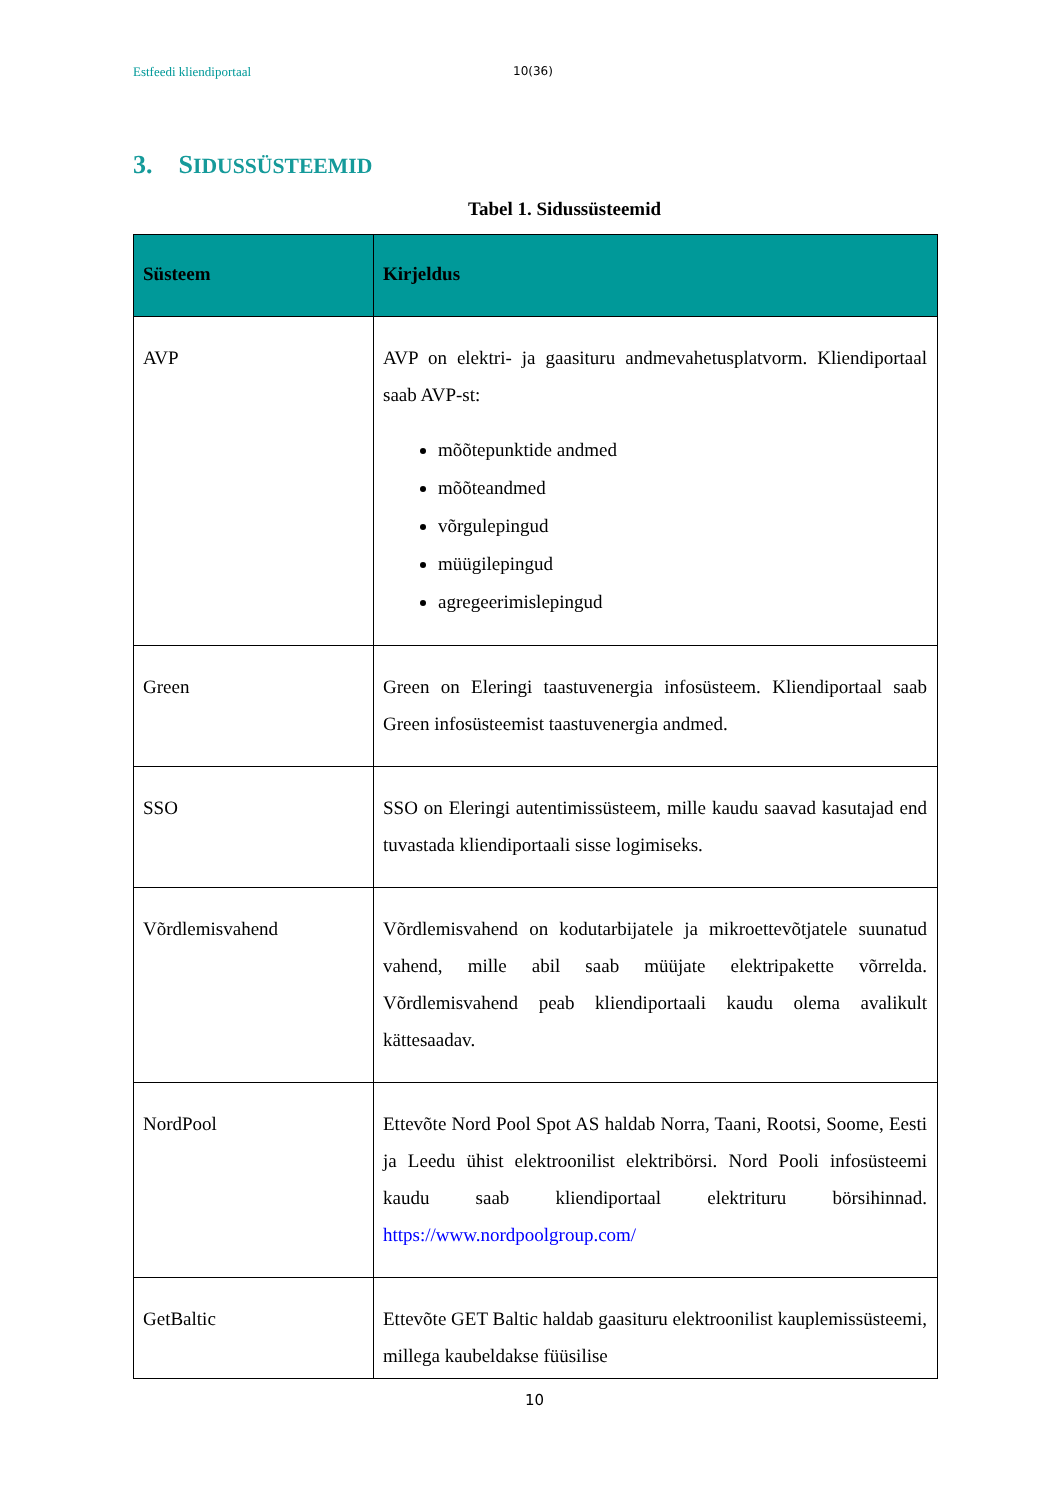Estfeedi kliendiportaal 10(36)
3. SIDUSSÜSTEEMID
Tabel 1. Sidussüsteemid
| Süsteem | Kirjeldus |
| --- | --- |
| AVP | AVP on elektri- ja gaasituru andmevahetusplatvorm. Kliendiportaal saab AVP-st: mõõtepunktide andmed mõõteandmed võrgulepingud müügilepingud agregeerimislepingud |
| Green | Green on Eleringi taastuvenergia infosüsteem. Kliendiportaal saab Green infosüsteemist taastuvenergia andmed. |
| SSO | SSO on Eleringi autentimissüsteem, mille kaudu saavad kasutajad end tuvastada kliendiportaali sisse logimiseks. |
| Võrdlemisvahend | Võrdlemisvahend on kodutarbijatele ja mikroettevõtjatele suunatud vahend, mille abil saab müüjate elektripakette võrrelda. Võrdlemisvahend peab kliendiportaali kaudu olema avalikult kättesaadav. |
| NordPool | Ettevõte Nord Pool Spot AS haldab Norra, Taani, Rootsi, Soome, Eesti ja Leedu ühist elektroonilist elektribörsi. Nord Pooli infosüsteemi kaudu saab kliendiportaal elektrituru börsihinnad. https://www.nordpoolgroup.com/ |
| GetBaltic | Ettevõte GET Baltic haldab gaasituru elektroonilist kauplemissüsteemi, millega kaubeldakse füüsilise |
10